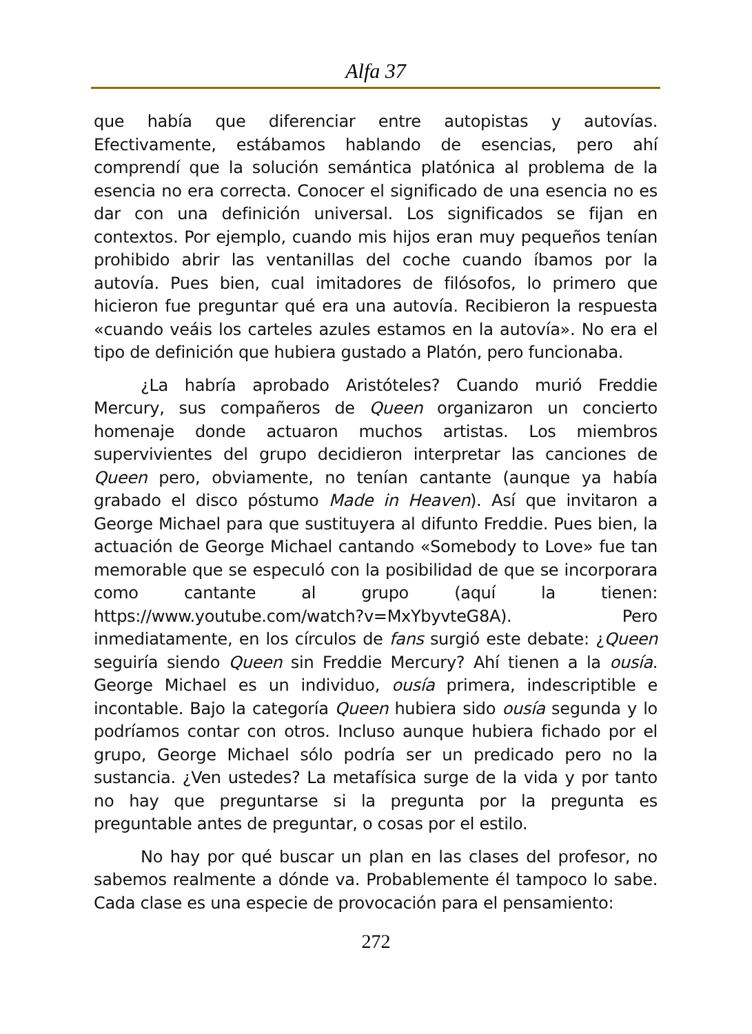Alfa 37
que había que diferenciar entre autopistas y autovías. Efectivamente, estábamos hablando de esencias, pero ahí comprendí que la solución semántica platónica al problema de la esencia no era correcta. Conocer el significado de una esencia no es dar con una definición universal. Los significados se fijan en contextos. Por ejemplo, cuando mis hijos eran muy pequeños tenían prohibido abrir las ventanillas del coche cuando íbamos por la autovía. Pues bien, cual imitadores de filósofos, lo primero que hicieron fue preguntar qué era una autovía. Recibieron la respuesta «cuando veáis los carteles azules estamos en la autovía». No era el tipo de definición que hubiera gustado a Platón, pero funcionaba.
¿La habría aprobado Aristóteles? Cuando murió Freddie Mercury, sus compañeros de Queen organizaron un concierto homenaje donde actuaron muchos artistas. Los miembros supervivientes del grupo decidieron interpretar las canciones de Queen pero, obviamente, no tenían cantante (aunque ya había grabado el disco póstumo Made in Heaven). Así que invitaron a George Michael para que sustituyera al difunto Freddie. Pues bien, la actuación de George Michael cantando «Somebody to Love» fue tan memorable que se especuló con la posibilidad de que se incorporara como cantante al grupo (aquí la tienen: https://www.youtube.com/watch?v=MxYbyvteG8A). Pero inmediatamente, en los círculos de fans surgió este debate: ¿Queen seguiría siendo Queen sin Freddie Mercury? Ahí tienen a la ousía. George Michael es un individuo, ousía primera, indescriptible e incontable. Bajo la categoría Queen hubiera sido ousía segunda y lo podríamos contar con otros. Incluso aunque hubiera fichado por el grupo, George Michael sólo podría ser un predicado pero no la sustancia. ¿Ven ustedes? La metafísica surge de la vida y por tanto no hay que preguntarse si la pregunta por la pregunta es preguntable antes de preguntar, o cosas por el estilo.
No hay por qué buscar un plan en las clases del profesor, no sabemos realmente a dónde va. Probablemente él tampoco lo sabe. Cada clase es una especie de provocación para el pensamiento:
272